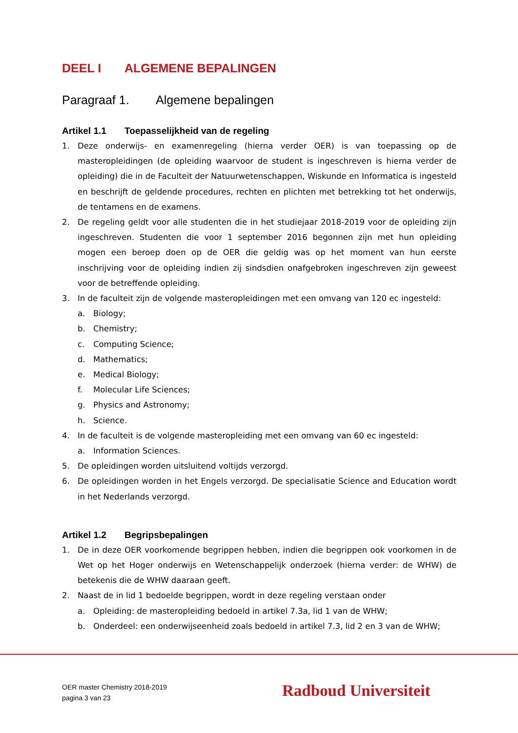DEEL I ALGEMENE BEPALINGEN
Paragraaf 1. Algemene bepalingen
Artikel 1.1 Toepasselijkheid van de regeling
1. Deze onderwijs- en examenregeling (hierna verder OER) is van toepassing op de masteropleidingen (de opleiding waarvoor de student is ingeschreven is hierna verder de opleiding) die in de Faculteit der Natuurwetenschappen, Wiskunde en Informatica is ingesteld en beschrijft de geldende procedures, rechten en plichten met betrekking tot het onderwijs, de tentamens en de examens.
2. De regeling geldt voor alle studenten die in het studiejaar 2018-2019 voor de opleiding zijn ingeschreven. Studenten die voor 1 september 2016 begonnen zijn met hun opleiding mogen een beroep doen op de OER die geldig was op het moment van hun eerste inschrijving voor de opleiding indien zij sindsdien onafgebroken ingeschreven zijn geweest voor de betreffende opleiding.
3. In de faculteit zijn de volgende masteropleidingen met een omvang van 120 ec ingesteld:
a. Biology;
b. Chemistry;
c. Computing Science;
d. Mathematics;
e. Medical Biology;
f. Molecular Life Sciences;
g. Physics and Astronomy;
h. Science.
4. In de faculteit is de volgende masteropleiding met een omvang van 60 ec ingesteld:
a. Information Sciences.
5. De opleidingen worden uitsluitend voltijds verzorgd.
6. De opleidingen worden in het Engels verzorgd. De specialisatie Science and Education wordt in het Nederlands verzorgd.
Artikel 1.2 Begripsbepalingen
1. De in deze OER voorkomende begrippen hebben, indien die begrippen ook voorkomen in de Wet op het Hoger onderwijs en Wetenschappelijk onderzoek (hierna verder: de WHW) de betekenis die de WHW daaraan geeft.
2. Naast de in lid 1 bedoelde begrippen, wordt in deze regeling verstaan onder
a. Opleiding: de masteropleiding bedoeld in artikel 7.3a, lid 1 van de WHW;
b. Onderdeel: een onderwijseenheid zoals bedoeld in artikel 7.3, lid 2 en 3 van de WHW;
OER master Chemistry 2018-2019
pagina 3 van 23
Radboud Universiteit